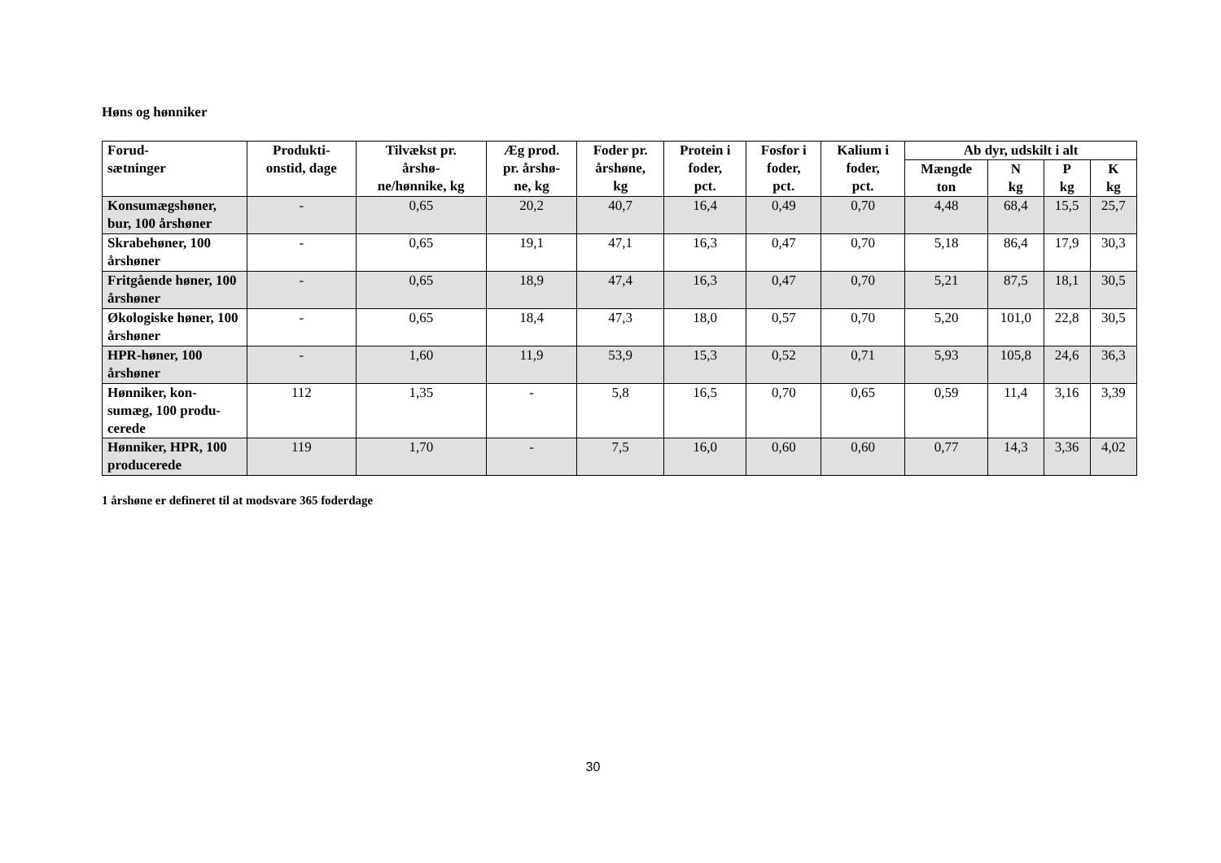Høns og hønniker
| Forud- sætninger | Produkti- onstid, dage | Tilvækst pr. årshø- ne/hønnike, kg | Æg prod. pr. årshø- ne, kg | Foder pr. årshøne, kg | Protein i foder, pct. | Fosfor i foder, pct. | Kalium i foder, pct. | Ab dyr, udskilt i alt | | | |
| --- | --- | --- | --- | --- | --- | --- | --- | --- | --- | --- | --- |
| | | | | | | | | Mængde ton | N kg | P kg | K kg |
| Konsumægshøner, bur, 100 årshøner | - | 0,65 | 20,2 | 40,7 | 16,4 | 0,49 | 0,70 | 4,48 | 68,4 | 15,5 | 25,7 |
| Skrabehøner, 100 årshøner | - | 0,65 | 19,1 | 47,1 | 16,3 | 0,47 | 0,70 | 5,18 | 86,4 | 17,9 | 30,3 |
| Fritgående høner, 100 årshøner | - | 0,65 | 18,9 | 47,4 | 16,3 | 0,47 | 0,70 | 5,21 | 87,5 | 18,1 | 30,5 |
| Økologiske høner, 100 årshøner | - | 0,65 | 18,4 | 47,3 | 18,0 | 0,57 | 0,70 | 5,20 | 101,0 | 22,8 | 30,5 |
| HPR-høner, 100 årshøner | - | 1,60 | 11,9 | 53,9 | 15,3 | 0,52 | 0,71 | 5,93 | 105,8 | 24,6 | 36,3 |
| Hønniker, kon-sumæg, 100 produ-cerede | 112 | 1,35 | - | 5,8 | 16,5 | 0,70 | 0,65 | 0,59 | 11,4 | 3,16 | 3,39 |
| Hønniker, HPR, 100 producerede | 119 | 1,70 | - | 7,5 | 16,0 | 0,60 | 0,60 | 0,77 | 14,3 | 3,36 | 4,02 |
1 årshøne er defineret til at modsvare 365 foderdage
30